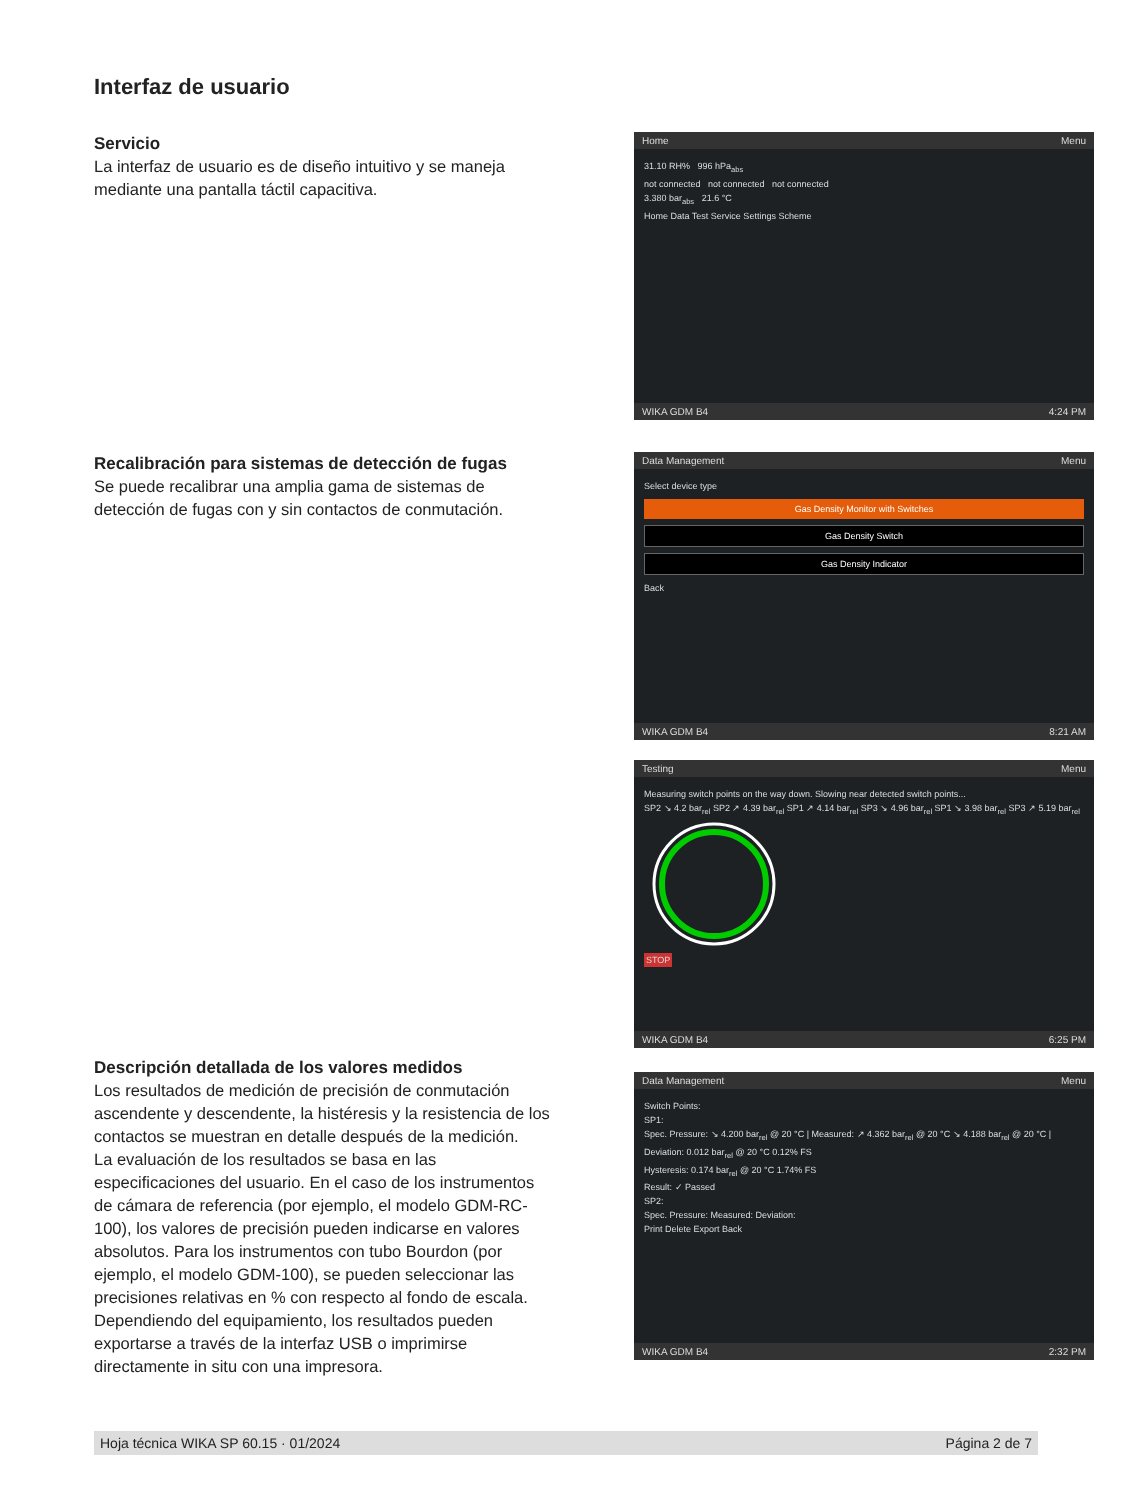Interfaz de usuario
Servicio
La interfaz de usuario es de diseño intuitivo y se maneja mediante una pantalla táctil capacitiva.
Home Menu
31.10 RH% 996 hPa<sub>abs</sub>
not connected not connected not connected
3.380 bar<sub>abs</sub> 21.6 °C
Home Data Test Service Settings Scheme
WIKA GDM B4 4:24 PM
Recalibración para sistemas de detección de fugas
Se puede recalibrar una amplia gama de sistemas de detección de fugas con y sin contactos de conmutación.
Data Management Menu
Select device type
Gas Density Monitor with Switches
Gas Density Switch
Gas Density Indicator
Back
WIKA GDM B4 8:21 AM
Testing Menu
Measuring switch points on the way down. Slowing near detected switch points...
SP2 ↘ 4.2 bar<sub>rel</sub> SP2 ↗ 4.39 bar<sub>rel</sub> SP1 ↗ 4.14 bar<sub>rel</sub> SP3 ↘ 4.96 bar<sub>rel</sub> SP1 ↘ 3.98 bar<sub>rel</sub> SP3 ↗ 5.19 bar<sub>rel</sub>
STOP
WIKA GDM B4 6:25 PM
Descripción detallada de los valores medidos
Los resultados de medición de precisión de conmutación ascendente y descendente, la histéresis y la resistencia de los contactos se muestran en detalle después de la medición.
La evaluación de los resultados se basa en las especificaciones del usuario. En el caso de los instrumentos de cámara de referencia (por ejemplo, el modelo GDM-RC-100), los valores de precisión pueden indicarse en valores absolutos. Para los instrumentos con tubo Bourdon (por ejemplo, el modelo GDM-100), se pueden seleccionar las precisiones relativas en % con respecto al fondo de escala. Dependiendo del equipamiento, los resultados pueden exportarse a través de la interfaz USB o imprimirse directamente in situ con una impresora.
Data Management Menu
Switch Points:
SP1:
Spec. Pressure: ↘ 4.200 bar<sub>rel</sub> @ 20 °C | Measured: ↗ 4.362 bar<sub>rel</sub> @ 20 °C ↘ 4.188 bar<sub>rel</sub> @ 20 °C | Deviation: 0.012 bar<sub>rel</sub> @ 20 °C 0.12% FS
Hysteresis: 0.174 bar<sub>rel</sub> @ 20 °C 1.74% FS
Result: ✓ Passed
SP2:
Spec. Pressure: Measured: Deviation:
Print Delete Export Back
WIKA GDM B4 2:32 PM
Hoja técnica WIKA SP 60.15 · 01/2024 Página 2 de 7